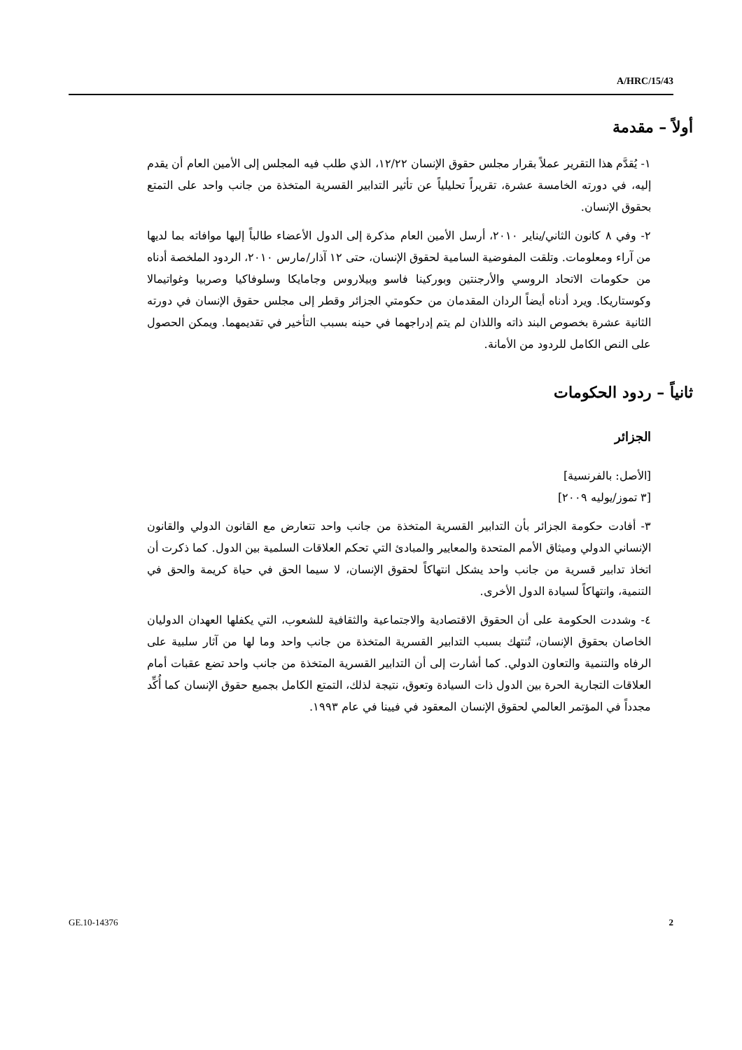A/HRC/15/43
أولاً – مقدمة
١- يُقدَّم هذا التقرير عملاً بقرار مجلس حقوق الإنسان ١٢/٢٢، الذي طلب فيه المجلس إلى الأمين العام أن يقدم إليه، في دورته الخامسة عشرة، تقريراً تحليلياً عن تأثير التدابير القسرية المتخذة من جانب واحد على التمتع بحقوق الإنسان.
٢- وفي ٨ كانون الثاني/يناير ٢٠١٠، أرسل الأمين العام مذكرة إلى الدول الأعضاء طالباً إليها موافاته بما لديها من آراء ومعلومات. وتلقت المفوضية السامية لحقوق الإنسان، حتى ١٢ آذار/مارس ٢٠١٠، الردود الملخصة أدناه من حكومات الاتحاد الروسي والأرجنتين وبوركينا فاسو وبيلاروس وجامايكا وسلوفاكيا وصربيا وغواتيمالا وكوستاريكا. ويرد أدناه أيضاً الردان المقدمان من حكومتي الجزائر وقطر إلى مجلس حقوق الإنسان في دورته الثانية عشرة بخصوص البند ذاته واللذان لم يتم إدراجهما في حينه بسبب التأخير في تقديمهما. ويمكن الحصول على النص الكامل للردود من الأمانة.
ثانياً – ردود الحكومات
الجزائر
[الأصل: بالفرنسية]
[٣ تموز/يوليه ٢٠٠٩]
٣- أفادت حكومة الجزائر بأن التدابير القسرية المتخذة من جانب واحد تتعارض مع القانون الدولي والقانون الإنساني الدولي وميثاق الأمم المتحدة والمعايير والمبادئ التي تحكم العلاقات السلمية بين الدول. كما ذكرت أن اتخاذ تدابير قسرية من جانب واحد يشكل انتهاكاً لحقوق الإنسان، لا سيما الحق في حياة كريمة والحق في التنمية، وانتهاكاً لسيادة الدول الأخرى.
٤- وشددت الحكومة على أن الحقوق الاقتصادية والاجتماعية والثقافية للشعوب، التي يكفلها العهدان الدوليان الخاصان بحقوق الإنسان، تُنتهك بسبب التدابير القسرية المتخذة من جانب واحد وما لها من آثار سلبية على الرفاه والتنمية والتعاون الدولي. كما أشارت إلى أن التدابير القسرية المتخذة من جانب واحد تضع عقبات أمام العلاقات التجارية الحرة بين الدول ذات السيادة وتعوق، نتيجة لذلك، التمتع الكامل بجميع حقوق الإنسان كما أُكِّد مجدداً في المؤتمر العالمي لحقوق الإنسان المعقود في فيينا في عام ١٩٩٣.
GE.10-14376 2